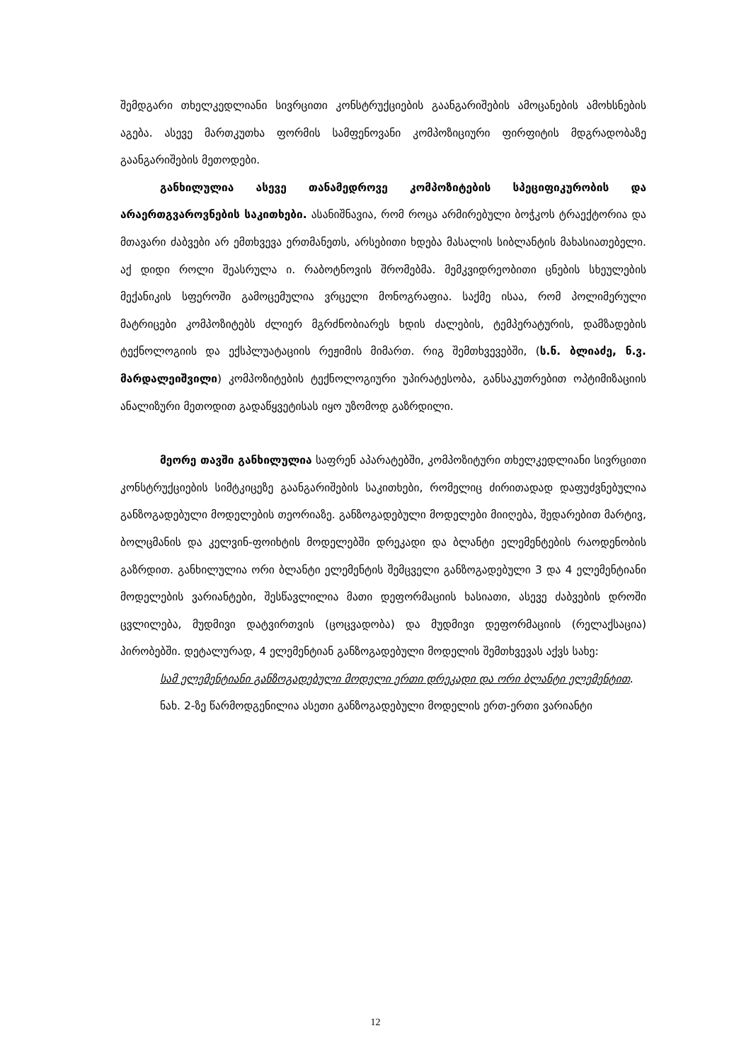შემდგარი თხელკედლიანი სივრცითი კონსტრუქციების გაანგარიშების ამოცანების ამოხსნების აგება. ასევე მართკუთხა ფორმის სამფენოვანი კომპოზიციური ფირფიტის მდგრადობაზე გაანგარიშების მეთოდები.
განხილულია ასევე თანამედროვე კომპოზიტების სპეციფიკურობის და არაერთგვაროვნების საკითხები. ასანიშნავია, რომ როცა არმირებული ბოჭკოს ტრაექტორია და მთავარი ძაბვები არ ემთხვევა ერთმანეთს, არსებითი ხდება მასალის სიბლანტის მახასიათებელი. აქ დიდი როლი შეასრულა ი. რაბოტნოვის შრომებმა. მემკვიდრეობითი ცნების სხეულების მექანიკის სფეროში გამოცემულია ვრცელი მონოგრაფია. საქმე ისაა, რომ პოლიმერული მატრიცები კომპოზიტებს ძლიერ მგრძნობიარეს ხდის ძალების, ტემპერატურის, დამზადების ტექნოლოგიის და ექსპლუატაციის რეჟიმის მიმართ. რიგ შემთხვევებში, (ს.ნ. ბლიაძე, ნ.ვ. მარდალეიშვილი) კომპოზიტების ტექნოლოგიური უპირატესობა, განსაკუთრებით ოპტიმიზაციის ანალიზური მეთოდით გადაწყვეტისას იყო უზომოდ გაზრდილი.
მეორე თავში განხილულია საფრენ აპარატებში, კომპოზიტური თხელკედლიანი სივრცითი კონსტრუქციების სიმტკიცეზე გაანგარიშების საკითხები, რომელიც ძირითადად დაფუძვნებულია განზოგადებული მოდელების თეორიაზე. განზოგადებული მოდელები მიიღება, შედარებით მარტივ, ბოლცმანის და კელვინ-ფოიხტის მოდელებში დრეკადი და ბლანტი ელემენტების რაოდენობის გაზრდით. განხილულია ორი ბლანტი ელემენტის შემცველი განზოგადებული 3 და 4 ელემენტიანი მოდელების ვარიანტები, შესწავლილია მათი დეფორმაციის ხასიათი, ასევე ძაბვების დროში ცვლილება, მუდმივი დატვირთვის (ცოცვადობა) და მუდმივი დეფორმაციის (რელაქსაცია) პირობებში. დეტალურად, 4 ელემენტიან განზოგადებული მოდელის შემთხვევას აქვს სახე:
სამ ელემენტიანი განზოგადებული მოდელი ერთი დრეკადი და ორი ბლანტი ელემენტით.
ნახ. 2-ზე წარმოდგენილია ასეთი განზოგადებული მოდელის ერთ-ერთი ვარიანტი
12